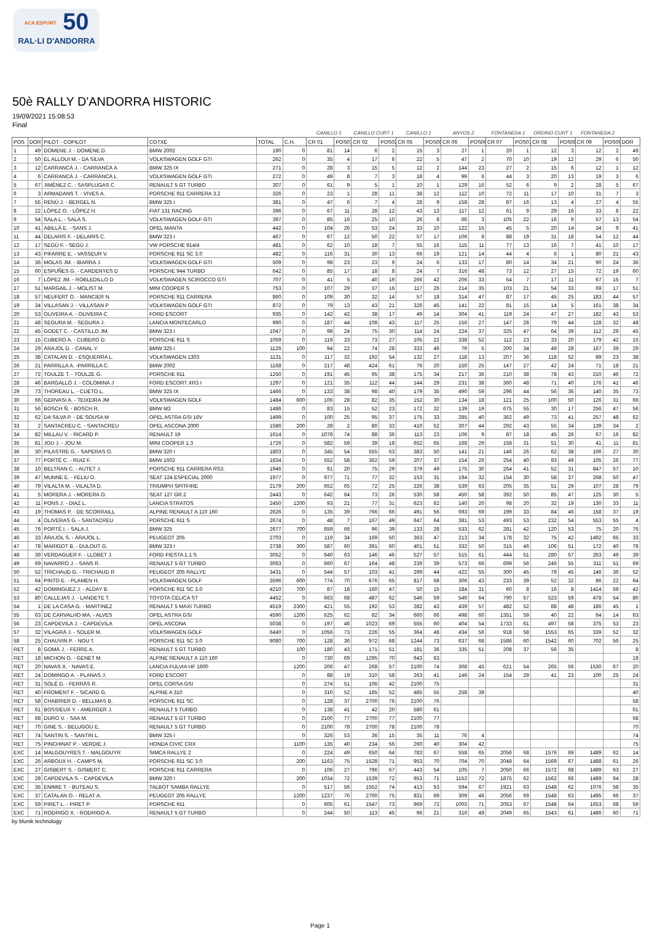ACA ESPORT 50
RAL·LI D'ANDORRA
50è RALLY D'ANDORRA HISTORIC
19/09/2021 15:08:53
Final
| | | | | | | CANILLO 1 | | CANILLO CURT 1 | | CANILLO 1 | | ANYOS 2 | | FONTANEDA 1 | | ORDINO CURT 1 | | FONTANEDA 2 | | |
| POS | DOR | PILOT - COPILOT | COTXE | TOTAL | C.H. | CR 01 | POS01 | CR 02 | POS02 | CR 05 | POS05 | CR 06 | POS06 | CR 07 | POS07 | CR 08 | POS08 | CR 09 | POS09 | DOR |
| 1 | 49 | DOMENE J. - DOMENE D. | BMW 2002 | 190 | 0 | 81 | 14 | 6 | 2 | 15 | 3 | 27 | 1 | 20 | 1 | 12 | 3 | 12 | 2 | 49 |
| 2 | 50 | EL ALLOUI M. - DA SILVA | VOLKSWAGEN GOLF GTI | 262 | 0 | 35 | 4 | 17 | 6 | 22 | 5 | 47 | 2 | 70 | 10 | 19 | 12 | 29 | 6 | 50 |
| 3 | 12 | CARRANCÀ J. - CARRANCÀ A | BMW 325 IX | 271 | 0 | 28 | 3 | 15 | 5 | 12 | 2 | 144 | 23 | 27 | 2 | 15 | 6 | 12 | 1 | 12 |
| 4 | 6 | CARRANCÀ J. - CARRANCÀ L | VOLKSWAGEN GOLF GTI | 272 | 0 | 49 | 8 | 7 | 3 | 18 | 4 | 99 | 6 | 44 | 3 | 20 | 13 | 19 | 3 | 6 |
| 5 | 67 | JIMÉNEZ C. - SASPLUGAS C | RENAULT 5 GT TURBO | 307 | 0 | 61 | 9 | 5 | 1 | 10 | 1 | 129 | 16 | 52 | 6 | 9 | 2 | 28 | 5 | 67 |
| 6 | 3 | ARMADANS T. - VIVES A. | PORSCHE 911 CARRERA 3.2 | 326 | 0 | 23 | 1 | 28 | 11 | 38 | 12 | 112 | 10 | 72 | 11 | 17 | 10 | 31 | 7 | 3 |
| 7 | 55 | RENÚ J. - BERGEL N. | BMW 325 I | 381 | 0 | 47 | 6 | 7 | 4 | 28 | 9 | 158 | 28 | 87 | 16 | 13 | 4 | 27 | 4 | 55 |
| 8 | 22 | LÓPEZ O. - LÓPEZ H. | FIAT 131 RACING | 396 | 0 | 67 | 11 | 28 | 12 | 43 | 13 | 117 | 12 | 61 | 9 | 29 | 16 | 33 | 8 | 22 |
| 9 | 54 | SALA L. - SALA S. | VOLKSWAGEN GOLF GTI | 397 | 0 | 85 | 16 | 25 | 10 | 26 | 8 | 66 | 3 | 105 | 22 | 16 | 9 | 57 | 13 | 54 |
| 10 | 41 | ABILLÀ E. - SANS J. | OPEL MANTA | 442 | 0 | 104 | 26 | 53 | 24 | 33 | 10 | 122 | 15 | 45 | 5 | 20 | 14 | 34 | 9 | 41 |
| 11 | 44 | DELARIS F. - DELARIS C. | BMW 323 I | 467 | 0 | 67 | 12 | 50 | 22 | 57 | 17 | 106 | 8 | 88 | 19 | 31 | 18 | 54 | 12 | 44 |
| 12 | 17 | SEGÚ F. - SEGÚ J. | VW PORSCHE 914/4 | 481 | 0 | 62 | 10 | 18 | 7 | 55 | 16 | 115 | 11 | 77 | 13 | 16 | 7 | 41 | 10 | 17 |
| 13 | 43 | PIFARRE E. - VASSEUR V. | PORSCHE 911 SC 3.0 | 482 | 0 | 116 | 31 | 30 | 13 | 66 | 19 | 121 | 14 | 44 | 4 | 6 | 1 | 80 | 21 | 43 |
| 14 | 36 | MOLAS JM. - IBARRA J. | VOLKSWAGEN GOLF GTI | 509 | 0 | 98 | 23 | 23 | 9 | 24 | 6 | 133 | 17 | 80 | 14 | 34 | 21 | 90 | 24 | 36 |
| 15 | 60 | ESPUÑES G. - CARDENYES D | PORSCHE 944 TURBO | 642 | 0 | 85 | 17 | 18 | 8 | 24 | 7 | 316 | 48 | 73 | 12 | 27 | 15 | 72 | 19 | 60 |
| 16 | 7 | LÓPEZ JM. - ROBLEDILLO D | VOLKSWAGEN SCIROCCO GTI | 707 | 0 | 41 | 5 | 40 | 19 | 266 | 42 | 206 | 33 | 54 | 7 | 17 | 11 | 67 | 15 | 7 |
| 17 | 51 | MARGAIL J. - MOLIST M. | MINI COOPER S | 753 | 0 | 107 | 29 | 37 | 16 | 117 | 26 | 214 | 35 | 103 | 21 | 54 | 33 | 69 | 17 | 51 |
| 18 | 57 | NEUFERT O. - MANCIER N. | PORSCHE 911 CARRERA | 860 | 0 | 109 | 30 | 32 | 14 | 57 | 18 | 314 | 47 | 87 | 17 | 45 | 25 | 183 | 44 | 57 |
| 19 | 34 | VILLASAN J. - VILLASAN P | VOLKSWAGEN GOLF GTI | 872 | 0 | 79 | 13 | 43 | 21 | 326 | 45 | 141 | 22 | 81 | 15 | 14 | 5 | 161 | 38 | 34 |
| 20 | 53 | OLIVEIRA A. - OLIVEIRA C | FORD ESCORT | 935 | 0 | 142 | 42 | 38 | 17 | 49 | 14 | 304 | 41 | 119 | 24 | 47 | 27 | 182 | 43 | 53 |
| 21 | 48 | SEGURA M. - SEGURA J. | LANCIA MONTECARLO | 990 | 0 | 187 | 44 | 108 | 43 | 117 | 25 | 156 | 27 | 147 | 28 | 79 | 44 | 128 | 32 | 48 |
| 22 | 45 | GODET C. - CASTILLO JM. | BMW 323 I | 1047 | 0 | 98 | 24 | 75 | 30 | 114 | 24 | 224 | 37 | 325 | 47 | 64 | 39 | 112 | 29 | 45 |
| 23 | 15 | CUBERO A. - CUBERO D. | PORSCHE 911 S | 1059 | 0 | 119 | 33 | 73 | 27 | 105 | 22 | 338 | 52 | 112 | 23 | 33 | 20 | 179 | 42 | 15 |
| 24 | 29 | ÀRAJOL D. - CANAL Y. | BMW 325 I | 1126 | 100 | 94 | 22 | 74 | 28 | 333 | 46 | 79 | 5 | 200 | 34 | 49 | 28 | 167 | 39 | 29 |
| 25 | 38 | CATALAN D. - ESQUERRA L. | VOLKSWAGEN 1303 | 1131 | 0 | 117 | 32 | 192 | 54 | 132 | 27 | 118 | 13 | 207 | 36 | 118 | 52 | 89 | 23 | 38 |
| 26 | 21 | PARRILLA A. -PARRILLA C. | BMW 2002 | 1168 | 0 | 217 | 48 | 424 | 61 | 76 | 20 | 150 | 25 | 147 | 27 | 42 | 24 | 71 | 18 | 21 |
| 27 | 72 | TOULZE T. - TOULZE G. | PORSCHE 911 | 1250 | 0 | 191 | 45 | 95 | 38 | 175 | 34 | 217 | 36 | 210 | 38 | 78 | 43 | 210 | 46 | 72 |
| 28 | 46 | BARGALLÓ J. - COLOMINA J | FORD ESCORT XR3 I | 1297 | 0 | 121 | 35 | 112 | 44 | 144 | 29 | 231 | 38 | 360 | 48 | 71 | 40 | 176 | 41 | 46 |
| 29 | 73 | THOREAU L. - CUETO L. | BMW 325 IX | 1466 | 0 | 133 | 38 | 98 | 40 | 179 | 35 | 490 | 59 | 296 | 44 | 56 | 36 | 140 | 35 | 73 |
| 30 | 66 | GERVASI A. - TEIXEIRA JM | VOLKSWAGEN GOLF | 1484 | 600 | 106 | 28 | 82 | 35 | 152 | 30 | 134 | 18 | 121 | 25 | 100 | 50 | 126 | 31 | 66 |
| 31 | 56 | BOSCH Ñ. - BOSCH R. | BMW M3 | 1486 | 0 | 83 | 15 | 52 | 23 | 172 | 32 | 139 | 19 | 675 | 55 | 30 | 17 | 256 | 47 | 56 |
| 32 | 62 | DA SILVA P. - DE SOUSA M | OPEL ASTRA GSI 16V | 1499 | 0 | 100 | 25 | 95 | 37 | 175 | 33 | 285 | 40 | 362 | 49 | 73 | 41 | 257 | 48 | 62 |
| 33 | 2 | SANTACREU C. - SANTACREU | OPEL ASCONA 2000 | 1586 | 200 | 28 | 2 | 80 | 33 | 410 | 52 | 307 | 44 | 292 | 43 | 55 | 34 | 139 | 34 | 2 |
| 34 | 82 | MILLAU V. - RICARD P. | RENAULT 19 | 1614 | 0 | 1078 | 74 | 88 | 36 | 113 | 23 | 106 | 9 | 87 | 18 | 45 | 26 | 67 | 16 | 82 |
| 35 | 81 | JOU J. - JOU M. | MINI COOPER 1.3 | 1726 | 0 | 582 | 59 | 39 | 18 | 652 | 65 | 168 | 29 | 158 | 31 | 51 | 30 | 41 | 11 | 81 |
| 36 | 30 | PILASTRE G. - SAPERAS O. | BMW 320 I | 1803 | 0 | 345 | 54 | 555 | 63 | 383 | 50 | 141 | 21 | 146 | 26 | 62 | 38 | 106 | 27 | 30 |
| 37 | 77 | PORTÉ C. - RUIZ F. | BMW 1602 | 1834 | 0 | 552 | 58 | 362 | 59 | 207 | 37 | 154 | 26 | 254 | 40 | 93 | 49 | 105 | 26 | 77 |
| 38 | 10 | BELTRAN C. - AUTET J. | PORSCHE 911 CARRERA RS3. | 1946 | 0 | 91 | 20 | 75 | 29 | 379 | 49 | 175 | 30 | 264 | 41 | 52 | 31 | 847 | 57 | 10 |
| 39 | 47 | MUNNE E. - FELIU O. | SEAT 124 ESPECIAL 2000 | 1977 | 0 | 977 | 71 | 77 | 32 | 153 | 31 | 194 | 32 | 154 | 30 | 58 | 37 | 268 | 50 | 47 |
| 40 | 79 | VILALTA M. - VILALTA D. | TRIUMPH SPITFIRE | 2179 | 200 | 652 | 65 | 72 | 25 | 226 | 38 | 539 | 63 | 205 | 35 | 51 | 29 | 107 | 28 | 79 |
| 41 | 5 | MORERA J. - MORERA O. | SEAT 127 GR.2 | 2443 | 0 | 642 | 64 | 73 | 26 | 530 | 58 | 450 | 58 | 392 | 50 | 85 | 47 | 125 | 30 | 5 |
| 42 | 11 | PONS J. - DIAZ L. | LANCIA STRATOS | 2450 | 1200 | 93 | 21 | 77 | 31 | 623 | 62 | 140 | 20 | 98 | 20 | 32 | 19 | 130 | 33 | 11 |
| 43 | 19 | THOMAS P. - DE SCORRAILL | ALPINE RENAULT A 110 160 | 2626 | 0 | 135 | 39 | 766 | 66 | 491 | 56 | 693 | 69 | 199 | 33 | 84 | 46 | 158 | 37 | 19 |
| 44 | 4 | OLIVERAS G. - SANTACREU | PORSCHE 911 S | 2674 | 0 | 48 | 7 | 167 | 49 | 647 | 64 | 381 | 53 | 493 | 53 | 232 | 54 | 553 | 55 | 4 |
| 45 | 76 | PORTÉ I. - SALA J. | BMW 325 | 2677 | 700 | 659 | 66 | 96 | 39 | 133 | 28 | 533 | 62 | 281 | 42 | 120 | 53 | 75 | 20 | 76 |
| 46 | 33 | ÀRAJOL S. - ÀRAJOL L. | PEUGEOT 205 | 2703 | 0 | 119 | 34 | 169 | 50 | 363 | 47 | 213 | 34 | 178 | 32 | 75 | 42 | 1492 | 65 | 33 |
| 47 | 78 | MARIGOT B. - DULOUT G. | BMW 323 I | 2738 | 300 | 587 | 60 | 391 | 60 | 401 | 51 | 332 | 50 | 315 | 46 | 106 | 51 | 172 | 40 | 78 |
| 48 | 39 | VERDAGUER F. - LLOBET J. | FORD FIESTA 1.1 S | 3052 | 0 | 640 | 63 | 146 | 46 | 527 | 57 | 515 | 61 | 444 | 51 | 280 | 57 | 263 | 49 | 39 |
| 49 | 69 | NAVARRO J. - SANS R. | RENAULT 5 GT TURBO | 3063 | 0 | 660 | 67 | 164 | 48 | 239 | 39 | 573 | 66 | 699 | 56 | 246 | 55 | 311 | 51 | 69 |
| 50 | 52 | TRICHAUD G. - TRICHAUD R | PEUGEOT 205 RALLYE | 3431 | 0 | 544 | 57 | 103 | 41 | 299 | 44 | 422 | 55 | 300 | 45 | 79 | 45 | 146 | 36 | 52 |
| 51 | 64 | PINTO E. - PLAMEN H. | VOLKSWAGEN GOLF | 3596 | 600 | 774 | 70 | 676 | 65 | 817 | 68 | 306 | 43 | 233 | 39 | 52 | 32 | 86 | 22 | 64 |
| 52 | 42 | DOMINGUEZ J. - ALDAY B. | PORSCHE 911 SC 3.0 | 4210 | 700 | 87 | 18 | 160 | 47 | 50 | 15 | 184 | 31 | 60 | 8 | 16 | 8 | 1414 | 59 | 42 |
| 53 | 80 | CALLEJAS J. - LANDETE T. | TOYOTA CELICA ST | 4452 | 0 | 663 | 68 | 487 | 62 | 546 | 59 | 540 | 64 | 790 | 57 | 523 | 59 | 478 | 54 | 80 |
| 54 | 1 | DE LA CASA G. - MARTINEZ | RENAULT 5 MAXI TURBO | 4519 | 2300 | 421 | 55 | 192 | 53 | 282 | 43 | 439 | 57 | 482 | 52 | 88 | 48 | 186 | 45 | 1 |
| 55 | 63 | DE CARVALHO MA. - ALVES | OPEL ASTRA GSI | 4590 | 1200 | 625 | 62 | 82 | 34 | 660 | 66 | 498 | 60 | 1351 | 59 | 40 | 22 | 64 | 14 | 63 |
| 56 | 23 | CAPDEVILA J. - CAPDEVILA | OPEL ASCONA | 5038 | 0 | 197 | 46 | 1023 | 69 | 555 | 60 | 404 | 54 | 1733 | 61 | 497 | 58 | 375 | 53 | 23 |
| 57 | 32 | VILAGRÀ J. - SOLER M. | VOLKSWAGEN GOLF | 6440 | 0 | 1056 | 73 | 226 | 55 | 364 | 48 | 434 | 56 | 918 | 58 | 1553 | 65 | 339 | 52 | 32 |
| 58 | 25 | CHAUVIN P. - NOU T. | PORSCHE 911 SC 3.0 | 9080 | 700 | 128 | 36 | 972 | 68 | 1244 | 73 | 637 | 68 | 1586 | 60 | 1542 | 60 | 702 | 56 | 25 |
| RET | 8 | GOMÀ J. - FERRE A. | RENAULT 5 GT TURBO | | 100 | 180 | 43 | 171 | 51 | 181 | 36 | 335 | 51 | 208 | 37 | 56 | 35 | | | 8 |
| RET | 18 | MICHON O. - GENET M. | ALPINE RENAULT A 110 160 | | 0 | 730 | 69 | 1295 | 70 | 643 | 63 | | | | | | | | | 18 |
| RET | 20 | NAVAS X. - NAVAS E. | LANCIA FULVIA HF 1600 | | 1200 | 206 | 47 | 268 | 57 | 2100 | 74 | 308 | 45 | 621 | 54 | 265 | 56 | 1530 | 67 | 20 |
| RET | 24 | DOMINGO A. - PLANAS J. | FORD ESCORT | | 0 | 88 | 19 | 310 | 58 | 263 | 41 | 146 | 24 | 154 | 29 | 41 | 23 | 100 | 25 | 24 |
| RET | 31 | SOLÉ D. - FERRÀS R. | OPEL CORSA GSI | | 0 | 274 | 51 | 106 | 42 | 2100 | 75 | | | | | | | | | 31 |
| RET | 40 | FROMENT F. - SICARD G. | ALPINE A 310 | | 0 | 310 | 52 | 185 | 52 | 485 | 55 | 258 | 39 | | | | | | | 40 |
| RET | 58 | CHABRIER D. - BELLMAS B. | PORSCHE 911 SC | | 0 | 128 | 37 | 2700 | 76 | 2100 | 76 | | | | | | | | | 58 |
| RET | 61 | BOSSIEUX Y. - AMERGER J. | RENAULT 5 TURBO | | 0 | 138 | 41 | 42 | 20 | 580 | 61 | | | | | | | | | 61 |
| RET | 68 | DURO V. - SAA M. | RENAULT 5 GT TURBO | | 0 | 2100 | 77 | 2700 | 77 | 2100 | 77 | | | | | | | | | 68 |
| RET | 70 | GINE S. - BELUGOU E. | RENAULT 5 GT TURBO | | 0 | 2100 | 78 | 2700 | 78 | 2100 | 78 | | | | | | | | | 70 |
| RET | 74 | SANTIN S. - SANTIN L. | BMW 325 I | | 0 | 326 | 53 | 36 | 15 | 35 | 11 | 76 | 4 | | | | | | | 74 |
| RET | 75 | PINCHINAT P. - VERDIE J. | HONDA CIVIC CRX | | 1100 | 135 | 40 | 234 | 56 | 260 | 40 | 304 | 42 | | | | | | | 75 |
| EXC | 14 | MALGOUYRES T. - MALGOUYR | SIMCA RALLYE 2 | | 0 | 224 | 49 | 650 | 64 | 783 | 67 | 558 | 65 | 2056 | 68 | 1576 | 69 | 1489 | 62 | 14 |
| EXC | 26 | ARBOUX H. - CAMPS M. | PORSCHE 911 SC 3.0 | | 200 | 1163 | 75 | 1528 | 71 | 953 | 70 | 704 | 70 | 2048 | 64 | 1569 | 67 | 1488 | 61 | 26 |
| EXC | 27 | GISBERT S. - GISBERT C. | PORSCHE 911 CARRERA | | 0 | 106 | 27 | 796 | 67 | 443 | 54 | 105 | 7 | 2050 | 66 | 1572 | 68 | 1489 | 63 | 27 |
| EXC | 28 | CAPDEVILA S. - CAPDEVILA | BMW 320 I | | 200 | 1034 | 72 | 1539 | 72 | 953 | 71 | 1152 | 72 | 1875 | 62 | 1562 | 66 | 1489 | 64 | 28 |
| EXC | 35 | ENIMIE T. - BUTEAU S. | TALBOT SAMBA RALLYE | | 0 | 517 | 56 | 1552 | 74 | 413 | 53 | 594 | 67 | 1921 | 63 | 1548 | 62 | 1076 | 58 | 35 |
| EXC | 37 | CATALAN O. - RELAT A. | PEUGEOT 205 RALLYE | | 1200 | 1237 | 76 | 2700 | 75 | 831 | 69 | 309 | 46 | 2056 | 69 | 1548 | 63 | 1495 | 66 | 37 |
| EXC | 59 | PIRET L. - PIRET P. | PORSCHE 911 | | 0 | 605 | 61 | 1547 | 73 | 969 | 72 | 1003 | 71 | 2053 | 67 | 1548 | 64 | 1653 | 68 | 59 |
| EXC | 71 | RODRIGO X. - RODRIGO A. | RENAULT 5 GT TURBO | | 0 | 244 | 50 | 113 | 45 | 96 | 21 | 316 | 49 | 2049 | 65 | 1543 | 61 | 1486 | 60 | 71 |
by blunik technology
Page 1